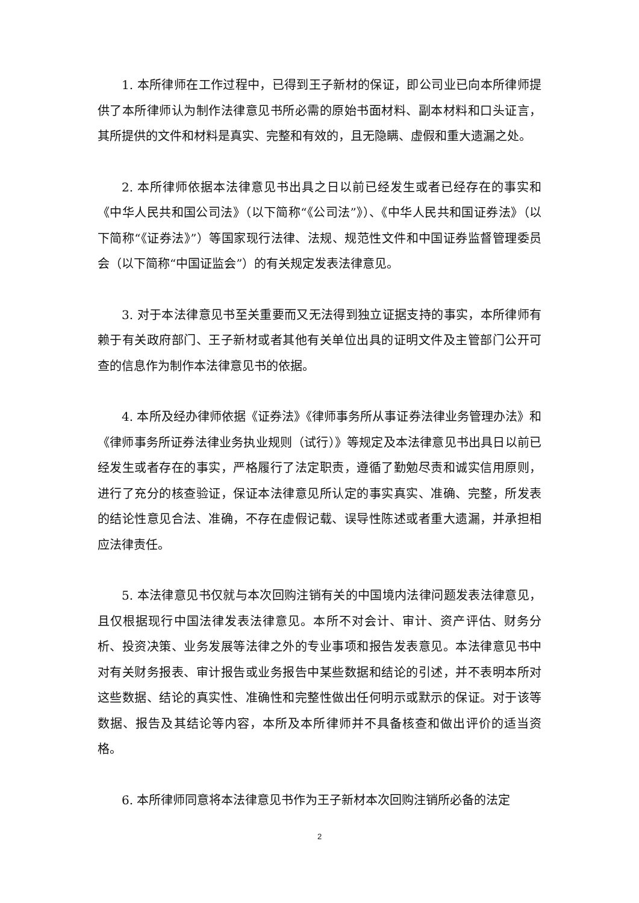1. 本所律师在工作过程中，已得到王子新材的保证，即公司业已向本所律师提供了本所律师认为制作法律意见书所必需的原始书面材料、副本材料和口头证言，其所提供的文件和材料是真实、完整和有效的，且无隐瞒、虚假和重大遗漏之处。
2. 本所律师依据本法律意见书出具之日以前已经发生或者已经存在的事实和《中华人民共和国公司法》（以下简称“《公司法”》）、《中华人民共和国证券法》（以下简称“《证券法》”）等国家现行法律、法规、规范性文件和中国证券监督管理委员会（以下简称“中国证监会”）的有关规定发表法律意见。
3. 对于本法律意见书至关重要而又无法得到独立证据支持的事实，本所律师有赖于有关政府部门、王子新材或者其他有关单位出具的证明文件及主管部门公开可查的信息作为制作本法律意见书的依据。
4. 本所及经办律师依据《证券法》《律师事务所从事证券法律业务管理办法》和《律师事务所证券法律业务执业规则（试行）》等规定及本法律意见书出具日以前已经发生或者存在的事实，严格履行了法定职责，遵循了勤勉尽责和诚实信用原则，进行了充分的核查验证，保证本法律意见所认定的事实真实、准确、完整，所发表的结论性意见合法、准确，不存在虚假记载、误导性陈述或者重大遗漏，并承担相应法律责任。
5. 本法律意见书仅就与本次回购注销有关的中国境内法律问题发表法律意见，且仅根据现行中国法律发表法律意见。本所不对会计、审计、资产评估、财务分析、投资决策、业务发展等法律之外的专业事项和报告发表意见。本法律意见书中对有关财务报表、审计报告或业务报告中某些数据和结论的引述，并不表明本所对这些数据、结论的真实性、准确性和完整性做出任何明示或默示的保证。对于该等数据、报告及其结论等内容，本所及本所律师并不具备核查和做出评价的适当资格。
6. 本所律师同意将本法律意见书作为王子新材本次回购注销所必备的法定
2